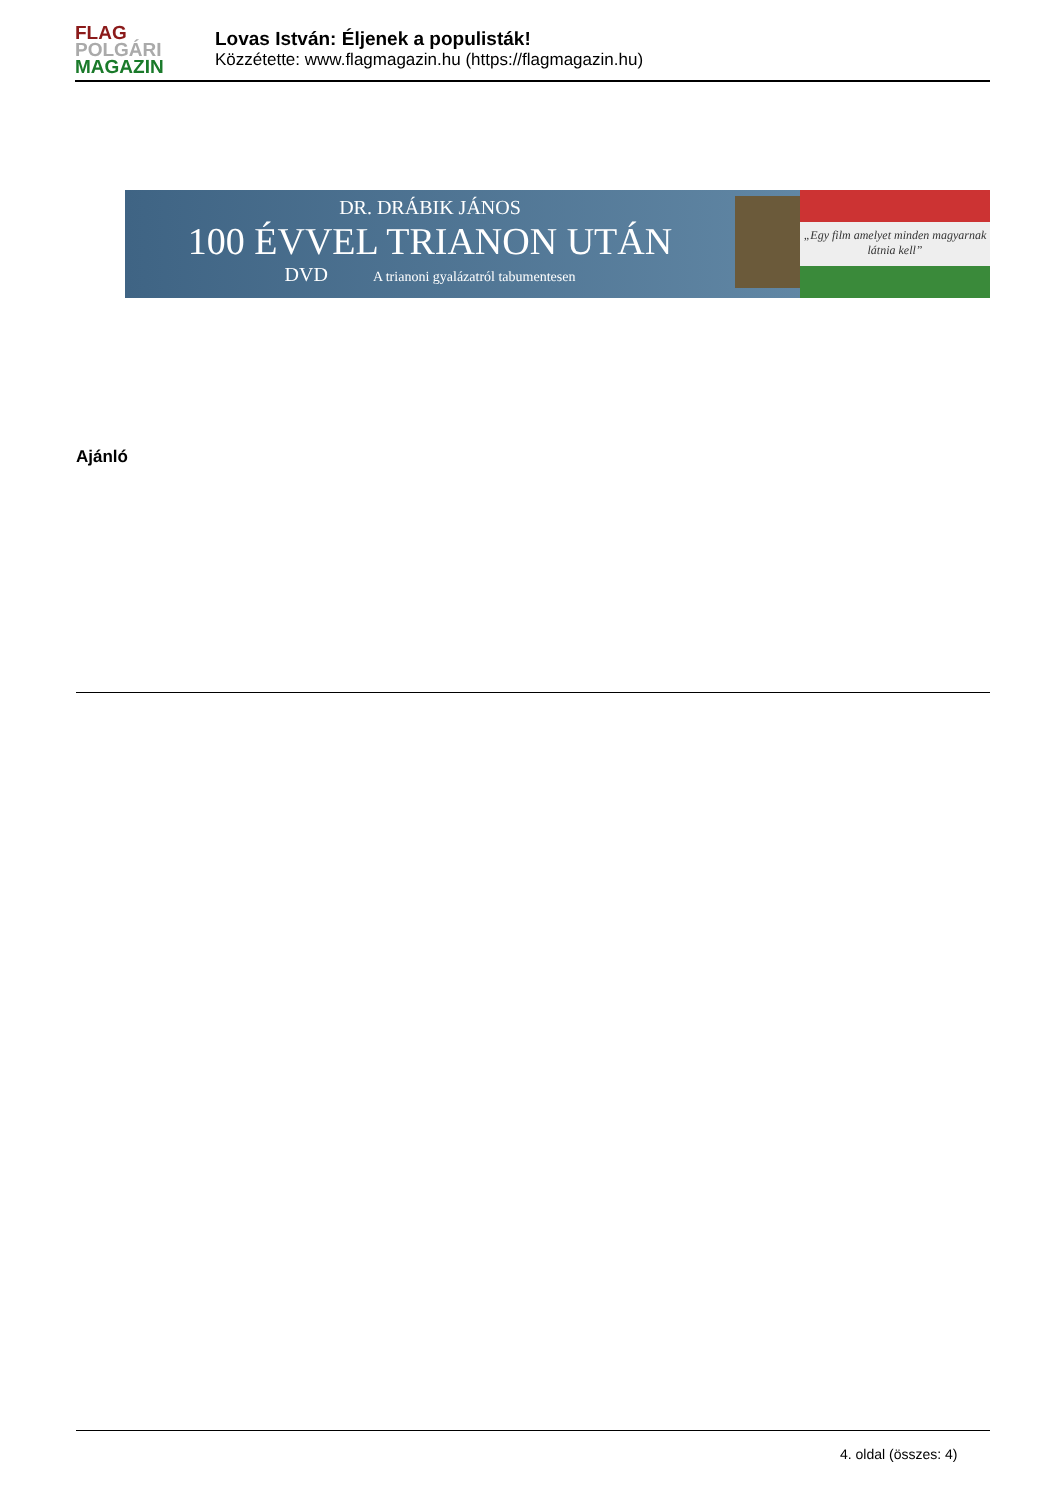FLAG
POLGÁRI
MAGAZIN
Lovas István: Éljenek a populisták!
Közzétette: www.flagmagazin.hu (https://flagmagazin.hu)
DR. DRÁBIK JÁNOS
100 ÉVVEL TRIANON UTÁN
DVD A trianoni gyalázatról tabumentesen
„Egy film amelyet minden magyarnak látnia kell”
Ajánló
4. oldal (összes: 4)